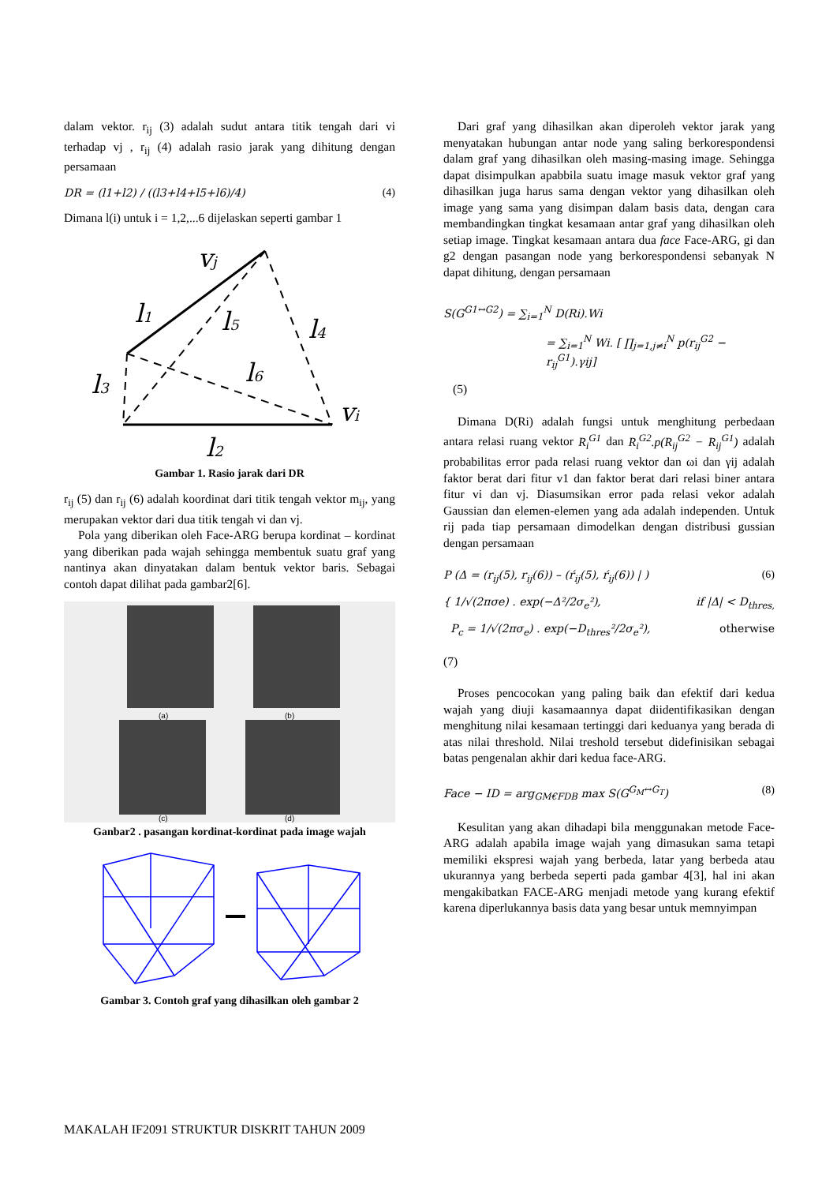dalam vektor. r<sub>ij</sub> (3) adalah sudut antara titik tengah dari vi terhadap vj , r<sub>ij</sub> (4) adalah rasio jarak yang dihitung dengan persamaan
DR = (l1+l2) / ((l3+l4+l5+l6)/4) (4)
Dimana l(i) untuk i = 1,2,...6 dijelaskan seperti gambar 1
vj
l1
l5
l4
l3
l6
vi
l2
Gambar 1. Rasio jarak dari DR
r<sub>ij</sub> (5) dan r<sub>ij</sub> (6) adalah koordinat dari titik tengah vektor m<sub>ij</sub>, yang merupakan vektor dari dua titik tengah vi dan vj.
Pola yang diberikan oleh Face-ARG berupa kordinat – kordinat yang diberikan pada wajah sehingga membentuk suatu graf yang nantinya akan dinyatakan dalam bentuk vektor baris. Sebagai contoh dapat dilihat pada gambar2[6].
(a)
(b)
(c)
(d)
Ganbar2 . pasangan kordinat-kordinat pada image wajah
Gambar 3. Contoh graf yang dihasilkan oleh gambar 2
Dari graf yang dihasilkan akan diperoleh vektor jarak yang menyatakan hubungan antar node yang saling berkorespondensi dalam graf yang dihasilkan oleh masing-masing image. Sehingga dapat disimpulkan apabbila suatu image masuk vektor graf yang dihasilkan juga harus sama dengan vektor yang dihasilkan oleh image yang sama yang disimpan dalam basis data, dengan cara membandingkan tingkat kesamaan antar graf yang dihasilkan oleh setiap image. Tingkat kesamaan antara dua face Face-ARG, gi dan g2 dengan pasangan node yang berkorespondensi sebanyak N dapat dihitung, dengan persamaan
S(G<sup>G1↔G2</sup>) = ∑<sub>i=1</sub><sup>N</sup> D(Ri).Wi
= ∑<sub>i=1</sub><sup>N</sup> Wi. [ ∏<sub>j=1,j≠i</sub><sup>N</sup> p(r<sub>ij</sub><sup>G2</sup> − r<sub>ij</sub><sup>G1</sup>).γij]
(5)
Dimana D(Ri) adalah fungsi untuk menghitung perbedaan antara relasi ruang vektor R<sub>i</sub><sup>G1</sup> dan R<sub>i</sub><sup>G2</sup>.p(R<sub>ij</sub><sup>G2</sup> − R<sub>ij</sub><sup>G1</sup>) adalah probabilitas error pada relasi ruang vektor dan ωi dan γij adalah faktor berat dari fitur v1 dan faktor berat dari relasi biner antara fitur vi dan vj. Diasumsikan error pada relasi vekor adalah Gaussian dan elemen-elemen yang ada adalah independen. Untuk rij pada tiap persamaan dimodelkan dengan distribusi gussian dengan persamaan
P (Δ = (r<sub>ij</sub>(5), r<sub>ij</sub>(6)) – (ŕ<sub>ij</sub>(5), ŕ<sub>ij</sub>(6)) | ) (6)
{ 1/√(2πσe) . exp(−Δ²/2σ<sub>e</sub>²), if |Δ| < D<sub>thres,</sub>
P<sub>c</sub> = 1/√(2πσ<sub>e</sub>) . exp(−D<sub>thres</sub>²/2σ<sub>e</sub>²), otherwise
(7)
Proses pencocokan yang paling baik dan efektif dari kedua wajah yang diuji kasamaannya dapat diidentifikasikan dengan menghitung nilai kesamaan tertinggi dari keduanya yang berada di atas nilai threshold. Nilai treshold tersebut didefinisikan sebagai batas pengenalan akhir dari kedua face-ARG.
Face − ID = arg<sub>GM€FDB</sub> max S(G<sup>G<sub>M</sub>↔G<sub>T</sub></sup>) (8)
Kesulitan yang akan dihadapi bila menggunakan metode Face-ARG adalah apabila image wajah yang dimasukan sama tetapi memiliki ekspresi wajah yang berbeda, latar yang berbeda atau ukurannya yang berbeda seperti pada gambar 4[3], hal ini akan mengakibatkan FACE-ARG menjadi metode yang kurang efektif karena diperlukannya basis data yang besar untuk memnyimpan
MAKALAH IF2091 STRUKTUR DISKRIT TAHUN 2009